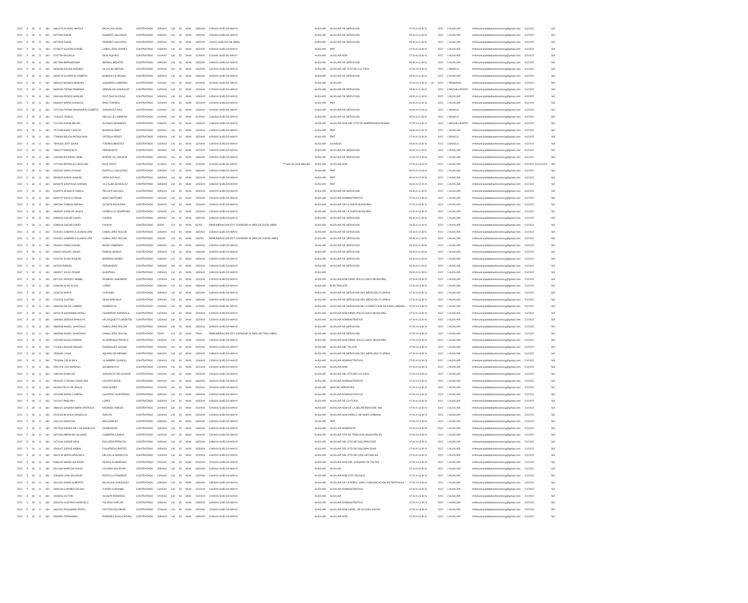| 2022 | 5 | 30 | 11 | 184 | 6661674 ALVARO MATIAS | PALACIOS SOSA | CONTRATADO | 1650000 | 144 | 30 | MUN | 1650000 | 1650000 SUELDO MAYO | | AUXILIAR | AUXILIAR DE SERVICIOS | 07:00 A 13:30 N | | 2022 | 4 AUXILIAR | rrhhmunicipalidadsanlorenzocg@gmail.com | 4/1/2022 | NO |
| 2022 | 5 | 30 | 11 | 184 | 6672505 DIANA | RAMIREZ SAUCEDO | CONTRATADO | 1650000 | 144 | 30 | MUN | 1650000 | 1650000 SUELDO MAYO | | AUXILIAR | AUXILIAR DE SERVICIOS | 05:30 A 11:30 N | | 2022 | 1 AUXILIAR | rrhhmunicipalidadsanlorenzocg@gmail.com | 4/1/2022 | NO |
| 2022 | 5 | 30 | 11 | 184 | 6672505 DIANA | RAMIREZ SAUCEDO | CONTRATADO | 1650000 | 144 | 30 | MUN | 1650000 | 220000 SUELDO DE ABRIL | | AUXILIAR | AUXILIAR DE SERVICIOS | 05:30 A 11:30 N | | 2022 | 1 AUXILIAR | rrhhmunicipalidadsanlorenzocg@gmail.com | 4/1/2022 | NO |
| 2022 | 5 | 30 | 11 | 184 | 6728677 GUSTAVO ARIEL | CABALLERO GOMEZ | CONTRATADO | 1650000 | 144 | 30 | MUN | 1650000 | 1650000 SUELDO MAYO | | AUXILIAR | PMT | 07:00 A 13:30 N | | 2022 | 1 AUXILIAR | rrhhmunicipalidadsanlorenzocg@gmail.com | 4/1/2022 | NO |
| 2022 | 5 | 30 | 11 | 184 | 6742780 MICAELA | RIOS AQUINO | CONTRATADO | 1100000 | 144 | 30 | MUN | 1100000 | 1100000 SUELDO MAYO | | AUXILIAR | AUXILIAR ADM | 07:00 A 13:30 N | | 2022 | 1 AUXILIAR | rrhhmunicipalidadsanlorenzocg@gmail.com | 4/1/2022 | NO |
| 2022 | 5 | 30 | 11 | 184 | 6817966 BERNARDINA | BERNAL BENITEZ | CONTRATADO | 1650000 | 144 | 30 | MUN | 1650000 | 1650000 SUELDO MAYO | | AUXILIAR | AUXILIAR DE SERVICIOS | 05:30 A 11:30 N | | 2022 | 3 AUXILIAR | rrhhmunicipalidadsanlorenzocg@gmail.com | 4/1/2022 | NO |
| 2022 | 5 | 30 | 11 | 184 | 6828648 DALMA ANDREA | VILLALBA SERVIN | CONTRATADO | 1320000 | 144 | 30 | MUN | 1320000 | 1320000 SUELDO MAYO | | AUXILIAR | AUXILIAR DEL DTO DE CULTURA | 07:00 A 13:30 N | | 2022 | 1 BASICO | rrhhmunicipalidadsanlorenzocg@gmail.com | 4/1/2022 | NO |
| 2022 | 5 | 30 | 11 | 184 | 6849179 GLORIA ELIZABETH | BOBADILLA ORONA | CONTRATADO | 1650000 | 144 | 30 | MUN | 1650000 | 1650000 SUELDO MAYO | | AUXILIAR | AUXILIAR DE SERVICIOS | 05:30 A 11:30 N | | 2022 | 4 AUXILIAR | rrhhmunicipalidadsanlorenzocg@gmail.com | 4/1/2022 | NO |
| 2022 | 5 | 30 | 11 | 184 | 6858113 MOISES MANUEL | GAMARRA CABRERA | CONTRATADO | 1100000 | 144 | 30 | MUN | 1100000 | 1100000 SUELDO MAYO | | AUXILIAR | AUXILIAR | 07:00 A 13:30 S | 00 | 2022 | 1 PRIMARIA | rrhhmunicipalidadsanlorenzocg@gmail.com | 4/1/2022 | NO |
| 2022 | 5 | 30 | 11 | 184 | 6865269 FATIMA RAMONA | AREVALOS GONZALEZ | CONTRATADO | 1320000 | 144 | 30 | MUN | 1320000 | 1270000 SUELDO MAYO | | AUXILIAR | AUXILIAR DE SERVICIOS | 05:30 A 11:30 N | | 2022 | 6 BACHILLERATO | rrhhmunicipalidadsanlorenzocg@gmail.com | 4/1/2022 | NO |
| 2022 | 5 | 30 | 11 | 184 | 6961668 PEDRO MANUEL | RUIZ DIAZ ALONSO | CONTRATADO | 1650000 | 144 | 30 | MUN | 1650000 | 1650000 SUELDO MAYO | | AUXILIAR | AUXILIAR DE SERVICIOS | 05:30 A 11:30 N | | 2022 | 1 AUXILIAR | rrhhmunicipalidadsanlorenzocg@gmail.com | 4/1/2022 | NO |
| 2022 | 5 | 30 | 11 | 184 | 6966947 MARIA DIONICIA | PAEZ TORRES | CONTRATADO | 1320000 | 144 | 30 | MUN | 1320000 | 1320000 SUELDO MAYO | | AUXILIAR | PMT | 06:00 A 12:00 N | | 2022 | 1 AUXILIAR | rrhhmunicipalidadsanlorenzocg@gmail.com | 4/1/2022 | NO |
| 2022 | 5 | 30 | 11 | 184 | 7072446 FATIMA DAHIANA ELIZABETH | GONZALEZ DIAZ | CONTRATADO | 1100000 | 144 | 30 | MUN | 1100000 | 1100000 SUELDO MAYO | | AUXILIAR | AUXILIAR DE SERVICIOS | 06:00 A 12:00 N | | 2022 | 1 BASICO | rrhhmunicipalidadsanlorenzocg@gmail.com | 4/1/2022 | NO |
| 2022 | 5 | 30 | 11 | 184 | 7128415 YESICA | DELVALLE CABRERA | CONTRATADO | 1100000 | 144 | 30 | MUN | 1100000 | 1063333 SUELDO MAYO | | AUXILIAR | AUXILIAR DE SERVICIOS | 05:00 A 11:30 N | | 2022 | 4 BASICO | rrhhmunicipalidadsanlorenzocg@gmail.com | 4/1/2022 | NO |
| 2022 | 5 | 30 | 11 | 184 | 7241450 DIANA BELEN | ALONSO SANABRIA | CONTRATADO | 1430000 | 144 | 30 | MUN | 1430000 | 1430000 SUELDO MAYO | | AUXILIAR | AUXILIAR ADM DEL DTO DE EMPRENDEDURISMO | 07:00 A 13:30 N | | 2022 | 1 BACHILLERATO | rrhhmunicipalidadsanlorenzocg@gmail.com | 4/1/2022 | NO |
| 2022 | 5 | 30 | 11 | 184 | 7571935 MARLY ROCIO | BARRIOS BAEZ | CONTRATADO | 1320000 | 144 | 30 | MUN | 1320000 | 1320000 SUELDO MAYO | | AUXILIAR | PMT | 18:00 A 22:00 N | | 2022 | 1 AUXILIAR | rrhhmunicipalidadsanlorenzocg@gmail.com | 4/1/2022 | NO |
| 2022 | 5 | 30 | 11 | 184 | 7769693 BELEN PATROCINIA | ORTEGA PEREZ | CONTRATADO | 1650000 | 144 | 30 | MUN | 1650000 | 1650000 SUELDO MAYO | | AUXILIAR | PMT | 07:00 A 13:30 N | | 2022 | 1 BASICO | rrhhmunicipalidadsanlorenzocg@gmail.com | 4/1/2022 | NO |
| 2022 | 5 | 30 | 11 | 184 | 7800063 LENY SAAID | TORRES BENITEZ | CONTRATADO | 1320000 | 144 | 30 | MUN | 1320000 | 1320000 SUELDO MAYO | | AUXILIAR | GUARDIA | 06:00 A 13:30 N | | 2022 | 1 BASICO | rrhhmunicipalidadsanlorenzocg@gmail.com | 4/1/2022 | NO |
| 2022 | 5 | 30 | 11 | 184 | 798347 FRANCISCO | FERNANDEZ | CONTRATADO | 1320000 | 144 | 30 | MUN | 1320000 | 1320000 SUELDO MAYO | | AUXILIAR | AUXILIAR DE SERVICIOS | 05:00 A 11:30 N | | 2022 | 1 AUXILIAR | rrhhmunicipalidadsanlorenzocg@gmail.com | 4/1/2022 | NO |
| 2022 | 5 | 30 | 11 | 184 | 1050959 RICARDO JOSE | MUÑOZ VILLANUEVA | CONTRATADO | 1650000 | 144 | 30 | MUN | 1650000 | 1650000 SUELDO MAYO | | AUXILIAR | AUXILIAR DE SERVICIOS | 07:00 A 13:30 N | | 2022 | 1 AUXILIAR | rrhhmunicipalidadsanlorenzocg@gmail.com | 4/1/2022 | NO |
| 2022 | 5 | 30 | 11 | 184 | 4170450 PATRICIA CAROLINA | PICO ORTIZ | CONTRATADO | 1100000 | 144 | 30 | MUN | 1100000 | 1100000 SUELDO MAYO | TT SALUD SAN MIGUEL | AUXILIAR | AUXILIAR ADM | 07:00 A 13:00 N | | 2022 | 1 AUXILIAR | rrhhmunicipalidadsanlorenzocg@gmail.com | 4/1/2022 01/01/2022 | NO |
| 2022 | 5 | 30 | 11 | 184 | 5334152 SARA VIVIANA | PORTILLO SAUCEDO | CONTRATADO | 1650000 | 144 | 30 | MUN | 1650000 | 1650000 SUELDO MAYO | | AUXILIAR | PMT | 06:00 A 12:00 N | | 2022 | 1 AUXILIAR | rrhhmunicipalidadsanlorenzocg@gmail.com | 4/1/2022 | NO |
| 2022 | 5 | 30 | 11 | 184 | 5503629 DARIO SAMUEL | VERA SOLANO | CONTRATADO | 1650000 | 144 | 30 | MUN | 1650000 | 1540000 SUELDO MAYO | | AUXILIAR | PMT | 06:00 A 12:00 N | | 2022 | 1 AUXILIAR | rrhhmunicipalidadsanlorenzocg@gmail.com | 4/1/2022 | NO |
| 2022 | 5 | 30 | 11 | 184 | 6009678 SANTIAGO ADRIAN | VILLALBA GONZALEZ | CONTRATADO | 1650000 | 144 | 30 | MUN | 1650000 | 1650000 SUELDO MAYO | | AUXILIAR | PMT | 06:00 A 12:00 N | | 2022 | 1 AUXILIAR | rrhhmunicipalidadsanlorenzocg@gmail.com | 4/1/2022 | NO |
| 2022 | 5 | 30 | 11 | 184 | 6135575 JESSICA YAMILA | PELOZO VELOSO | CONTRATADO | 1650000 | 144 | 30 | MUN | 1650000 | 1650000 SUELDO MAYO | | AUXILIAR | AUXILIAR DE SERVICIOS | 05:30 A 11:30 N | | 2022 | 1 AUXILIAR | rrhhmunicipalidadsanlorenzocg@gmail.com | 4/1/2022 | NO |
| 2022 | 5 | 30 | 11 | 184 | 6829727 NICOLE ARAMI | BAEZ MARTINEZ | CONTRATADO | 1320000 | 144 | 30 | MUN | 1320000 | 1320000 SUELDO MAYO | | AUXILIAR | AUXILIAR ADMINISTRATIVO | 07:00 A 13:30 N | | 2022 | 1 AUXILIAR | rrhhmunicipalidadsanlorenzocg@gmail.com | 4/1/2022 | NO |
| 2022 | 5 | 30 | 11 | 184 | 4997980 TOBIAS ADRIAN | ACOSTA AGUILERA | CONTRATADO | 1500000 | 144 | 30 | MUN | 1500000 | 1500000 SUELDO MAYO | | AUXILIAR | AUXILIAR DE LA JUNTA MUNICIPAL | 07:00 A 13:30 N | | 2022 | 1 AUXILIAR | rrhhmunicipalidadsanlorenzocg@gmail.com | 2/1/2022 | NO |
| 2022 | 5 | 30 | 11 | 184 | 4845397 JOSE DE JESUS | CARBALLO CESPEDES | CONTRATADO | 1320000 | 144 | 30 | MUN | 1320000 | 1320000 SUELDO MAYO | | AUXILIAR | AUXILIAR DE LA JUNTA MUNICIPAL | 07:00 A 13:30 N | | 2022 | 1 AUXILIAR | rrhhmunicipalidadsanlorenzocg@gmail.com | 2/1/2022 | NO |
| 2022 | 5 | 30 | 11 | 184 | 6288818 OSCAR DAVID | CANDIA | CONTRATADO | 1650000 | 144 | 30 | MUN | 1650000 | 1650000 SUELDO MAYO | | AUXILIAR | AUXILIAR DE SERVICIOS | 05:30 A 11:30 N | | 2022 | 1 AUXILIAR | rrhhmunicipalidadsanlorenzocg@gmail.com | 2/1/2022 | NO |
| 2022 | 5 | 30 | 11 | 184 | 6288818 OSCAR DAVID | CANDIA | CONTRATADO | 56250 | 123 | 30 | MUN | 56250 | REMUNERACION EXT CORRESP AL MES DE 56250 ABRIL | | AUXILIAR | AUXILIAR DE SERVICIOS | 05:30 A 11:30 N | | 2022 | 1 AUXILIAR | rrhhmunicipalidadsanlorenzocg@gmail.com | 2/1/2022 | NO |
| 2022 | 5 | 30 | 11 | 184 | 5228301 GABRIELA GUADALUPE | CABALLERO ROLON | CONTRATADO | 1650000 | 144 | 30 | MUN | 1650000 | 1650000 SUELDO MAYO | | AUXILIAR | AUXILIAR DE SERVICIOS | 05:30 A 11:30 N | | 2022 | 1 AUXILIAR | rrhhmunicipalidadsanlorenzocg@gmail.com | 2/1/2022 | NO |
| 2022 | 5 | 30 | 11 | 184 | 5228301 GABRIELA GUADALUPE | CABALLERO ROLON | CONTRATADO | 206250 | 123 | 30 | MUN | 206250 | REMUNERACION EXT CORRESP AL MES DE 206250 ABRIL | | AUXILIAR | AUXILIAR DE SERVICIOS | 05:30 A 11:30 N | | 2022 | 1 AUXILIAR | rrhhmunicipalidadsanlorenzocg@gmail.com | 2/1/2022 | NO |
| 2022 | 5 | 30 | 11 | 184 | 6543041 FABIO DANIEL | BARAY PIMIENTA | CONTRATADO | 1650000 | 144 | 30 | MUN | 1650000 | 1650000 SUELDO MAYO | | AUXILIAR | AUXILIAR DE SERVICIOS | 05:30 A 11:30 N | | 2022 | 1 AUXILIAR | rrhhmunicipalidadsanlorenzocg@gmail.com | 2/1/2022 | NO |
| 2022 | 5 | 30 | 11 | 184 | 828031 MIGUEL ANGEL | PINEDA ARMOA | CONTRATADO | 1650000 | 144 | 30 | MUN | 1650000 | 1650000 SUELDO MAYO | | AUXILIAR | AUXILIAR DE SERVICIOS | 05:30 A 11:30 N | | 2022 | 1 AUXILIAR | rrhhmunicipalidadsanlorenzocg@gmail.com | 2/1/2022 | NO |
| 2022 | 5 | 30 | 11 | 184 | 2204732 ELINA RAQUEL | BAREIRO NUÑEZ | CONTRATADO | 1650000 | 144 | 30 | MUN | 1650000 | 1650000 SUELDO MAYO | | AUXILIAR | AUXILIAR DE SERVICIOS | 05:30 A 11:30 N | | 2022 | 1 AUXILIAR | rrhhmunicipalidadsanlorenzocg@gmail.com | 2/1/2022 | NO |
| 2022 | 5 | 30 | 11 | 184 | 642525 RAMON | FERNANDEZ | CONTRATADO | 1650000 | 144 | 30 | MUN | 1650000 | 1650000 SUELDO MAYO | | AUXILIAR | AUXILIAR DE SERVICIOS | 05:30 A 11:30 N | | 2022 | 1 AUXILIAR | rrhhmunicipalidadsanlorenzocg@gmail.com | 2/1/2022 | NO |
| 2022 | 5 | 30 | 11 | 184 | 4893517 JULIO CESAR | QUINTANA | CONTRATADO | 1650000 | 144 | 30 | MUN | 1650000 | 1650000 SUELDO MAYO | | AUXILIAR | | 05:30 A 11:30 N | | 2022 | 1 AUXILIAR | rrhhmunicipalidadsanlorenzocg@gmail.com | 2/1/2022 | NO |
| 2022 | 5 | 30 | 11 | 184 | 6871311 ARACELI MABEL | ROMERO SANABRIA | CONTRATADO | 1320000 | 144 | 30 | MUN | 1320000 | 1320000 SUELDO MAYO | | AUXILIAR | AUXILIAR ADM DIREC.POLICLINICO MUNICIPAL | 07:00 A 13:30 N | | 2022 | 1 AUXILIAR | rrhhmunicipalidadsanlorenzocg@gmail.com | 2/1/2022 | NO |
| 2022 | 5 | 30 | 11 | 184 | 6196036 ALDO ELIAS | LOPEZ | CONTRATADO | 1980000 | 144 | 30 | MUN | 1980000 | 1980000 SUELDO MAYO | | AUXILIAR | ELECTRICISTA | 07:00 A 13:30 N | | 2022 | 1 AUXILIAR | rrhhmunicipalidadsanlorenzocg@gmail.com | 2/1/2022 | NO |
| 2022 | 5 | 30 | 11 | 184 | 1918716 MIRTA | CORONEL | CONTRATADO | 1650000 | 144 | 30 | MUN | 1650000 | 1650000 SUELDO MAYO | | AUXILIAR | AUXILIAR DE SERVICIOS DEL MERCADO FLORIDA | 07:00 A 13:30 N | | 2022 | 1 AUXILIAR | rrhhmunicipalidadsanlorenzocg@gmail.com | 2/1/2022 | NO |
| 2022 | 5 | 30 | 11 | 184 | 1702923 JUSTINA | VEGA AREVALO | CONTRATADO | 1650000 | 144 | 30 | MUN | 1650000 | 1650000 SUELDO MAYO | | AUXILIAR | AUXILIAR DE SERVICIOS DEL MERCADO FLORIDA | 07:00 A 13:30 N | | 2022 | 1 AUXILIAR | rrhhmunicipalidadsanlorenzocg@gmail.com | 2/1/2022 | NO |
| 2022 | 5 | 30 | 11 | 184 | 4668263 GILDA LORENA | ROMERO M. | CONTRATADO | 1100000 | 144 | 30 | MUN | 1100000 | 1100000 SUELDO MAYO | | AUXILIAR | AUXILIAR DE SERVICIOS DE LA DIRECCION DE ASEO URBANO | 07:00 A 13:30 N | | 2022 | 1 AUXILIAR | rrhhmunicipalidadsanlorenzocg@gmail.com | 2/1/2022 | NO |
| 2022 | 5 | 30 | 11 | 184 | 4970174 GIOVANNA NATALI | CHAPARRO ESPINOLA | CONTRATADO | 1320000 | 144 | 30 | MUN | 1320000 | 1320000 SUELDO MAYO | | AUXILIAR | AUXILIAR ADM DIREC.POLICLINICO MUNICIPAL | 07:00 A 13:30 N | | 2022 | 1 AUXILIAR | rrhhmunicipalidadsanlorenzocg@gmail.com | 2/1/2022 | NO |
| 2022 | 5 | 30 | 11 | 184 | 1399560 SERGIA RANULFA | VELAZQUEZ FLORENTIN | CONTRATADO | 1320000 | 144 | 30 | MUN | 1320000 | 1320000 SUELDO MAYO | | AUXILIAR | AUXILIAR ADMINISTRATIVO | 07:00 A 13:30 N | | 2022 | 1 AUXILIAR | rrhhmunicipalidadsanlorenzocg@gmail.com | 2/1/2022 | NO |
| 2022 | 5 | 30 | 11 | 184 | 4865508 ANGEL SANTIAGO | CABALLERO ROLON | CONTRATADO | 1650000 | 144 | 30 | MUN | 1650000 | 1650000 SUELDO MAYO | | AUXILIAR | AUXILIAR DE SERVICIOS | 07:00 A 13:30 N | | 2022 | 1 AUXILIAR | rrhhmunicipalidadsanlorenzocg@gmail.com | 2/1/2022 | NO |
| 2022 | 5 | 30 | 11 | 184 | 4865508 ANGEL SANTIAGO | CABALLERO ROLON | CONTRATADO | 75000 | 123 | 30 | MUN | 75000 | REMUNERACION EXT CORRESP AL MES DE 75000 ABRIL | | AUXILIAR | AUXILIAR DE SERVICIOS | 07:00 A 13:30 N | | 2022 | 1 AUXILIAR | rrhhmunicipalidadsanlorenzocg@gmail.com | 2/1/2022 | NO |
| 2022 | 5 | 30 | 11 | 184 | 1252355 HUGO DAMIAN | ALVARENGA FRANCO | CONTRATADO | 1320000 | 144 | 30 | MUN | 1320000 | 1320000 SUELDO MAYO | | AUXILIAR | AUXILIAR ADM DIREC.POLICLINICO MUNICIPAL | 07:00 A 13:30 N | | 2022 | 1 AUXILIAR | rrhhmunicipalidadsanlorenzocg@gmail.com | 2/1/2022 | NO |
| 2022 | 5 | 30 | 11 | 184 | 1713361 EDGAR MIGUEL | RODRIGUEZ GAONA | CONTRATADO | 2000000 | 144 | 30 | MUN | 2000000 | 2000000 SUELDO MAYO | | AUXILIAR | AUXILIAR DEL TALLER | 07:00 A 13:30 N | | 2022 | 1 AUXILIAR | rrhhmunicipalidadsanlorenzocg@gmail.com | 2/1/2022 | NO |
| 2022 | 5 | 30 | 11 | 184 | 1528699 LUISA | AQUINO DE MEDINA | CONTRATADO | 1650000 | 144 | 30 | MUN | 1650000 | 1650000 SUELDO MAYO | | AUXILIAR | AUXILIAR DE SERVICIOS DEL MERCADO FLORIDA | 07:00 A 13:30 N | | 2022 | 1 AUXILIAR | rrhhmunicipalidadsanlorenzocg@gmail.com | 2/1/2022 | NO |
| 2022 | 5 | 30 | 11 | 184 | 7543986 CELIA MILA | ULIAMBRE CUANDU | CONTRATADO | 1300000 | 144 | 30 | MUN | 1300000 | 1300000 SUELDO MAYO | | AUXILIAR | AUXILIAR ADMINISTRATIVO | 07:00 A 13:30 N | | 2022 | 1 AUXILIAR | rrhhmunicipalidadsanlorenzocg@gmail.com | 2/1/2022 | NO |
| 2022 | 5 | 30 | 11 | 184 | 2551473 LIZA ADRIANA | SOUBERLICH | CONTRATADO | 1320000 | 144 | 30 | MUN | 1320000 | 1320000 SUELDO MAYO | | AUXILIAR | AUXILIAR ADM | 07:00 A 13:30 N | | 2022 | 1 AUXILIAR | rrhhmunicipalidadsanlorenzocg@gmail.com | 2/1/2022 | NO |
| 2022 | 5 | 30 | 11 | 184 | 1050409 RUMILDA | GONZALEZ DE DUARTE | CONTRATADO | 1320000 | 144 | 30 | MUN | 1320000 | 1320000 SUELDO MAYO | | AUXILIAR | AUXILIAR DEL DTO DE CULTURA | 07:00 A 13:30 N | | 2022 | 1 AUXILIAR | rrhhmunicipalidadsanlorenzocg@gmail.com | 2/1/2022 | NO |
| 2022 | 5 | 30 | 11 | 184 | 3500637 CYNTHIA CAROLINA | CASTRO ORUE | CONTRATADO | 1800000 | 144 | 30 | MUN | 1800000 | 1800000 SUELDO MAYO | | AUXILIAR | AUXILIAR ADMINISTRATIVO | 07:00 A 13:30 N | | 2022 | 1 AUXILIAR | rrhhmunicipalidadsanlorenzocg@gmail.com | 2/1/2022 | NO |
| 2022 | 5 | 30 | 11 | 184 | 561599 FELIX DE JESUS | DIAZ NUÑEZ | CONTRATADO | 2200000 | 144 | 30 | MUN | 2200000 | 2200000 SUELDO MAYO | | AUXILIAR | SRIA DE DEPORTES | 07:00 A 13:30 N | | 2022 | 1 AUXILIAR | rrhhmunicipalidadsanlorenzocg@gmail.com | 2/1/2022 | NO |
| 2022 | 5 | 30 | 11 | 184 | 2304285 MARIA LORENA | CANTERO GUERRERO | CONTRATADO | 1650000 | 144 | 30 | MUN | 1650000 | 1650000 SUELDO MAYO | | AUXILIAR | AUXILIAR ADMINISTRATIVO | 07:00 A 13:30 N | | 2022 | 1 AUXILIAR | rrhhmunicipalidadsanlorenzocg@gmail.com | 2/1/2022 | NO |
| 2022 | 5 | 30 | 11 | 184 | 1421917 PABLINO | LOPEZ | CONTRATADO | 1650000 | 144 | 30 | MUN | 1650000 | 1650000 SUELDO MAYO | | AUXILIAR | AUXILIAR DE CULTURA | 07:00 A 13:30 N | | 2022 | 1 AUXILIAR | rrhhmunicipalidadsanlorenzocg@gmail.com | 2/1/2022 | NO |
| 2022 | 5 | 30 | 11 | 184 | 4584601 SANDRA MARIA PATRICIA | KRONAS OVIEDO | CONTRATADO | 2200000 | 144 | 30 | MUN | 2200000 | 2200000 SUELDO MAYO | | AUXILIAR | AUXILIAR ADM DE LA SECRETARIA DEL IMA | 07:00 A 13:30 N | | 2022 | 1 AUXILIAR | rrhhmunicipalidadsanlorenzocg@gmail.com | 2/1/2022 | NO |
| 2022 | 5 | 30 | 11 | 184 | 2315420 BLANCA GRISELDA | AVALOS | CONTRATADO | 1320000 | 144 | 30 | MUN | 1320000 | 1320000 SUELDO MAYO | | AUXILIAR | AUXILIAR ADM DIRECC DE ASEO URBANO | 07:00 A 13:30 N | | 2022 | 1 AUXILIAR | rrhhmunicipalidadsanlorenzocg@gmail.com | 2/1/2022 | NO |
| 2022 | 5 | 30 | 11 | 184 | 1361010 NARCISO | MELGAREJO | CONTRATADO | 1650000 | 144 | 30 | MUN | 1650000 | 1650000 SUELDO MAYO | | AUXILIAR | PMT | 07:00 A 13:30 N | | 2022 | 1 AUXILIAR | rrhhmunicipalidadsanlorenzocg@gmail.com | 2/1/2022 | NO |
| 2022 | 5 | 30 | 11 | 184 | 1527543 INGRID DE LOS ANGELES | DOMINGUEZ | CONTRATADO | 1650000 | 144 | 30 | MUN | 1650000 | 1650000 SUELDO MAYO | | AUXILIAR | AUXILIAR ADMINISTR. | 07:00 A 13:30 N | | 2022 | 1 AUXILIAR | rrhhmunicipalidadsanlorenzocg@gmail.com | 2/1/2022 | NO |
| 2022 | 5 | 30 | 11 | 184 | 4870303 ABRAHAN SILVANO | CABRERA CANDIA | CONTRATADO | 1320000 | 144 | 30 | MUN | 1320000 | 1320000 SUELDO MAYO | | AUXILIAR | AUXILIAR DTO DE TRIBUTOS MUNICIPALES | 07:00 A 13:30 N | | 2022 | 1 AUXILIAR | rrhhmunicipalidadsanlorenzocg@gmail.com | 2/1/2022 | NO |
| 2022 | 5 | 30 | 11 | 184 | 3172168 JORGE RAUL | ESCURRA PERALTA | CONTRATADO | 1650000 | 144 | 30 | MUN | 1650000 | 1650000 SUELDO MAYO | | AUXILIAR | AUXILIAR DEL DTO DE DISCAPACIDAD | 07:00 A 13:30 N | | 2022 | 1 AUXILIAR | rrhhmunicipalidadsanlorenzocg@gmail.com | 2/1/2022 | NO |
| 2022 | 5 | 30 | 11 | 184 | 4563407 JORGE ANIBAL | FIGUEREDO BRITEZ | CONTRATADO | 1650000 | 144 | 30 | MUN | 1650000 | 1595000 SUELDO MAYO | | AUXILIAR | AUXILIAR DEL DTO DE DISCAPACIDAD | 07:00 A 13:30 N | | 2022 | 1 AUXILIAR | rrhhmunicipalidadsanlorenzocg@gmail.com | 2/1/2022 | NO |
| 2022 | 5 | 30 | 11 | 184 | 3462134 MIRTA GRACIELA | DELVALLE MARECOS | CONTRATADO | 1000000 | 144 | 30 | MUN | 1000000 | 1000000 SUELDO MAYO | | AUXILIAR | AUXILIAR DEL DTO DE COM.VECINALES | 07:00 A 13:30 N | | 2022 | 1 AUXILIAR | rrhhmunicipalidadsanlorenzocg@gmail.com | 2/1/2022 | NO |
| 2022 | 5 | 30 | 11 | 184 | 5086942 MARIA SOLEDAD | RODAS ALVARENGA | CONTRATADO | 2200000 | 144 | 30 | MUN | 2200000 | 2200000 SUELDO MAYO | | AUXILIAR | AUXILIAR ADM DEL JUZGADO DE FALTAS | 07:00 A 13:30 N | | 2022 | 1 AUXILIAR | rrhhmunicipalidadsanlorenzocg@gmail.com | 2/1/2022 | NO |
| 2022 | 5 | 30 | 11 | 184 | 6511468 MARCOS DAVID | COLMAN SALDIVAR | CONTRATADO | 1650000 | 144 | 30 | MUN | 1650000 | 1650000 SUELDO MAYO | | AUXILIAR | AUXILIAR | 07:00 A 13:30 N | | 2022 | 1 AUXILIAR | rrhhmunicipalidadsanlorenzocg@gmail.com | 2/1/2022 | NO |
| 2022 | 5 | 30 | 11 | 184 | 3784826 LIDIA SOLEDAD | PORTILLO RAMIREZ | CONTRATADO | 1320000 | 144 | 30 | MUN | 1320000 | 1320000 SUELDO MAYO | | AUXILIAR | AUXILIAR ADM DTO TECNICO | 07:00 A 13:30 N | | 2022 | 1 AUXILIAR | rrhhmunicipalidadsanlorenzocg@gmail.com | 2/1/2022 | NO |
| 2022 | 5 | 30 | 11 | 184 | 3614162 DAVID ALBERTO | PALACIOS GONZALEZ | CONTRATADO | 1350000 | 144 | 30 | MUN | 1350000 | 1350000 SUELDO MAYO | | AUXILIAR | AUXILIAR DE LA DIREC. GRAL COMUNICACION ESTRATEGICA | 07:00 A 13:30 N | | 2022 | 1 AUXILIAR | rrhhmunicipalidadsanlorenzocg@gmail.com | 2/1/2022 | NO |
| 2022 | 5 | 30 | 11 | 184 | 3499160 CARMEN CELINA | TUFARI CORONEL | CONTRATADO | 1320000 | 144 | 30 | MUN | 1320000 | 1320000 SUELDO MAYO | | AUXILIAR | AUXILIAR ADMINISTRATIVO | 07:00 A 13:30 N | | 2022 | 1 AUXILIAR | rrhhmunicipalidadsanlorenzocg@gmail.com | 2/1/2022 | NO |
| 2022 | 5 | 30 | 11 | 184 | 1003843 VICTOR | ACOSTA PAREDES | CONTRATADO | 2200000 | 144 | 30 | MUN | 2200000 | 2200000 SUELDO MAYO | | AUXILIAR | AUXILIAR | 07:00 A 13:30 N | | 2022 | 1 AUXILIAR | rrhhmunicipalidadsanlorenzocg@gmail.com | 2/1/2022 | NO |
| 2022 | 5 | 30 | 11 | 184 | 3494470 GUSTAVO MARCELO | TOLEDO OVELAR | CONTRATADO | 1650000 | 144 | 30 | MUN | 1650000 | 1650000 SUELDO MAYO | | AUXILIAR | AUXILIAR ADMINISTRATIVO | 07:00 A 13:30 N | | 2022 | 1 AUXILIAR | rrhhmunicipalidadsanlorenzocg@gmail.com | 2/1/2022 | NO |
| 2022 | 5 | 30 | 11 | 184 | 4931514 ROSSMARI EDITH | FRUTOS ESCOBAR | CONTRATADO | 2200000 | 144 | 30 | MUN | 2200000 | 2200000 SUELDO MAYO | | AUXILIAR | AUXILIAR ADM DIREC. DE ACCION SOCIAL | 07:00 A 13:30 N | | 2022 | 1 AUXILIAR | rrhhmunicipalidadsanlorenzocg@gmail.com | 2/1/2022 | NO |
| 2022 | 5 | 30 | 11 | 184 | 5209551 FERNANDO | PAREDES SCHLICHTING | CONTRATADO | 1650000 | 144 | 30 | MUN | 1650000 | 1540000 SUELDO MAYO | | AUXILIAR | AUXILIAR ADM | 07:00 A 13:30 N | | 2022 | 1 AUXILIAR | rrhhmunicipalidadsanlorenzocg@gmail.com | 2/1/2022 | NO |